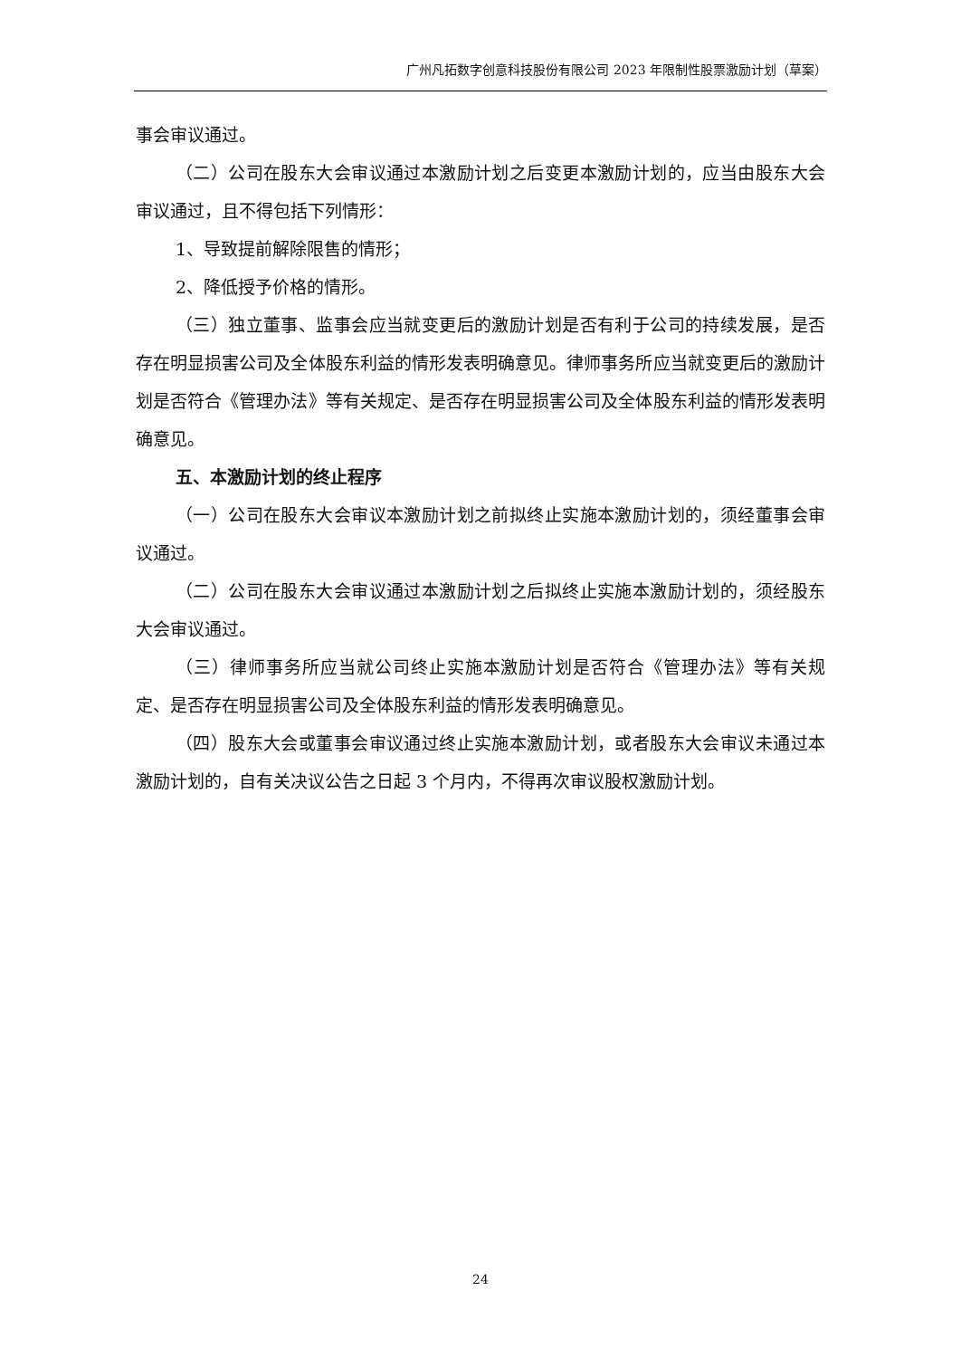广州凡拓数字创意科技股份有限公司 2023 年限制性股票激励计划（草案）
事会审议通过。
（二）公司在股东大会审议通过本激励计划之后变更本激励计划的，应当由股东大会审议通过，且不得包括下列情形：
1、导致提前解除限售的情形；
2、降低授予价格的情形。
（三）独立董事、监事会应当就变更后的激励计划是否有利于公司的持续发展，是否存在明显损害公司及全体股东利益的情形发表明确意见。律师事务所应当就变更后的激励计划是否符合《管理办法》等有关规定、是否存在明显损害公司及全体股东利益的情形发表明确意见。
五、本激励计划的终止程序
（一）公司在股东大会审议本激励计划之前拟终止实施本激励计划的，须经董事会审议通过。
（二）公司在股东大会审议通过本激励计划之后拟终止实施本激励计划的，须经股东大会审议通过。
（三）律师事务所应当就公司终止实施本激励计划是否符合《管理办法》等有关规定、是否存在明显损害公司及全体股东利益的情形发表明确意见。
（四）股东大会或董事会审议通过终止实施本激励计划，或者股东大会审议未通过本激励计划的，自有关决议公告之日起 3 个月内，不得再次审议股权激励计划。
24